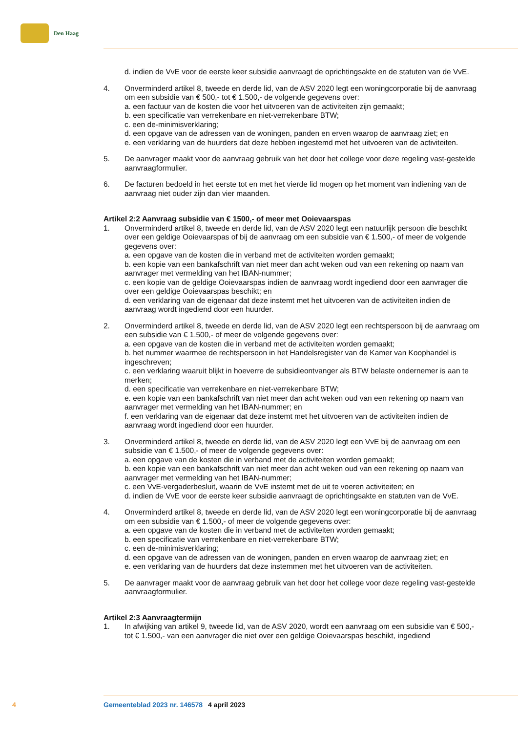Den Haag
d. indien de VvE voor de eerste keer subsidie aanvraagt de oprichtingsakte en de statuten van de VvE.
4. Onverminderd artikel 8, tweede en derde lid, van de ASV 2020 legt een woningcorporatie bij de aanvraag om een subsidie van € 500,- tot € 1.500,- de volgende gegevens over:
a. een factuur van de kosten die voor het uitvoeren van de activiteiten zijn gemaakt;
b. een specificatie van verrekenbare en niet-verrekenbare BTW;
c. een de-minimisverklaring;
d. een opgave van de adressen van de woningen, panden en erven waarop de aanvraag ziet; en
e. een verklaring van de huurders dat deze hebben ingestemd met het uitvoeren van de activiteiten.
5. De aanvrager maakt voor de aanvraag gebruik van het door het college voor deze regeling vast-gestelde aanvraagformulier.
6. De facturen bedoeld in het eerste tot en met het vierde lid mogen op het moment van indiening van de aanvraag niet ouder zijn dan vier maanden.
Artikel 2:2 Aanvraag subsidie van € 1500,- of meer met Ooievaarspas
1. Onverminderd artikel 8, tweede en derde lid, van de ASV 2020 legt een natuurlijk persoon die beschikt over een geldige Ooievaarspas of bij de aanvraag om een subsidie van € 1.500,- of meer de volgende gegevens over:
a. een opgave van de kosten die in verband met de activiteiten worden gemaakt;
b. een kopie van een bankafschrift van niet meer dan acht weken oud van een rekening op naam van aanvrager met vermelding van het IBAN-nummer;
c. een kopie van de geldige Ooievaarspas indien de aanvraag wordt ingediend door een aanvrager die over een geldige Ooievaarspas beschikt; en
d. een verklaring van de eigenaar dat deze instemt met het uitvoeren van de activiteiten indien de aanvraag wordt ingediend door een huurder.
2. Onverminderd artikel 8, tweede en derde lid, van de ASV 2020 legt een rechtspersoon bij de aanvraag om een subsidie van € 1.500,- of meer de volgende gegevens over:
a. een opgave van de kosten die in verband met de activiteiten worden gemaakt;
b. het nummer waarmee de rechtspersoon in het Handelsregister van de Kamer van Koophandel is ingeschreven;
c. een verklaring waaruit blijkt in hoeverre de subsidieontvanger als BTW belaste ondernemer is aan te merken;
d. een specificatie van verrekenbare en niet-verrekenbare BTW;
e. een kopie van een bankafschrift van niet meer dan acht weken oud van een rekening op naam van aanvrager met vermelding van het IBAN-nummer; en
f. een verklaring van de eigenaar dat deze instemt met het uitvoeren van de activiteiten indien de aanvraag wordt ingediend door een huurder.
3. Onverminderd artikel 8, tweede en derde lid, van de ASV 2020 legt een VvE bij de aanvraag om een subsidie van € 1.500,- of meer de volgende gegevens over:
a. een opgave van de kosten die in verband met de activiteiten worden gemaakt;
b. een kopie van een bankafschrift van niet meer dan acht weken oud van een rekening op naam van aanvrager met vermelding van het IBAN-nummer;
c. een VvE-vergaderbesluit, waarin de VvE instemt met de uit te voeren activiteiten; en
d. indien de VvE voor de eerste keer subsidie aanvraagt de oprichtingsakte en statuten van de VvE.
4. Onverminderd artikel 8, tweede en derde lid, van de ASV 2020 legt een woningcorporatie bij de aanvraag om een subsidie van € 1.500,- of meer de volgende gegevens over:
a. een opgave van de kosten die in verband met de activiteiten worden gemaakt;
b. een specificatie van verrekenbare en niet-verrekenbare BTW;
c. een de-minimisverklaring;
d. een opgave van de adressen van de woningen, panden en erven waarop de aanvraag ziet; en
e. een verklaring van de huurders dat deze instemmen met het uitvoeren van de activiteiten.
5. De aanvrager maakt voor de aanvraag gebruik van het door het college voor deze regeling vast-gestelde aanvraagformulier.
Artikel 2:3 Aanvraagtermijn
1. In afwijking van artikel 9, tweede lid, van de ASV 2020, wordt een aanvraag om een subsidie van € 500,- tot € 1.500,- van een aanvrager die niet over een geldige Ooievaarspas beschikt, ingediend
4 Gemeenteblad 2023 nr. 146578 4 april 2023